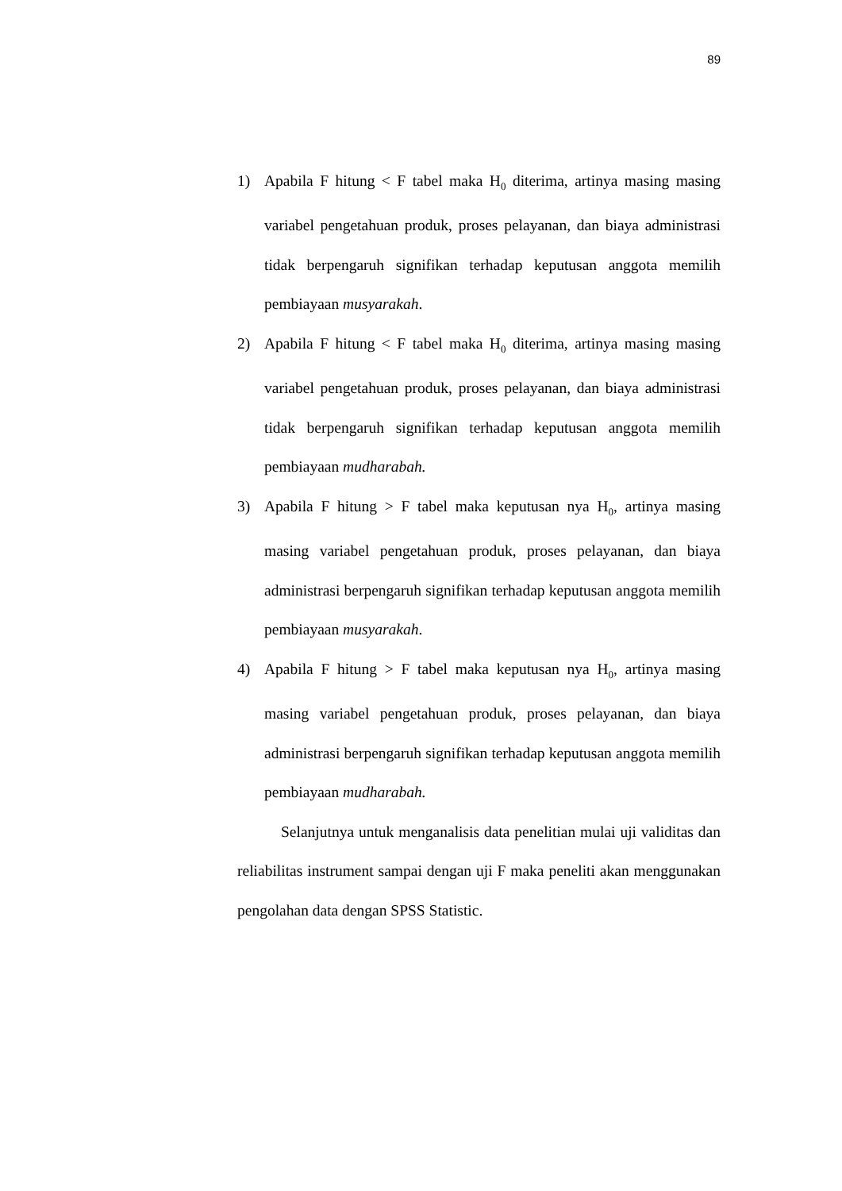89
1) Apabila F hitung < F tabel maka H<sub>0</sub> diterima, artinya masing masing variabel pengetahuan produk, proses pelayanan, dan biaya administrasi tidak berpengaruh signifikan terhadap keputusan anggota memilih pembiayaan musyarakah.
2) Apabila F hitung < F tabel maka H<sub>0</sub> diterima, artinya masing masing variabel pengetahuan produk, proses pelayanan, dan biaya administrasi tidak berpengaruh signifikan terhadap keputusan anggota memilih pembiayaan mudharabah.
3) Apabila F hitung > F tabel maka keputusan nya H<sub>0</sub>, artinya masing masing variabel pengetahuan produk, proses pelayanan, dan biaya administrasi berpengaruh signifikan terhadap keputusan anggota memilih pembiayaan musyarakah.
4) Apabila F hitung > F tabel maka keputusan nya H<sub>0</sub>, artinya masing masing variabel pengetahuan produk, proses pelayanan, dan biaya administrasi berpengaruh signifikan terhadap keputusan anggota memilih pembiayaan mudharabah.
Selanjutnya untuk menganalisis data penelitian mulai uji validitas dan reliabilitas instrument sampai dengan uji F maka peneliti akan menggunakan pengolahan data dengan SPSS Statistic.